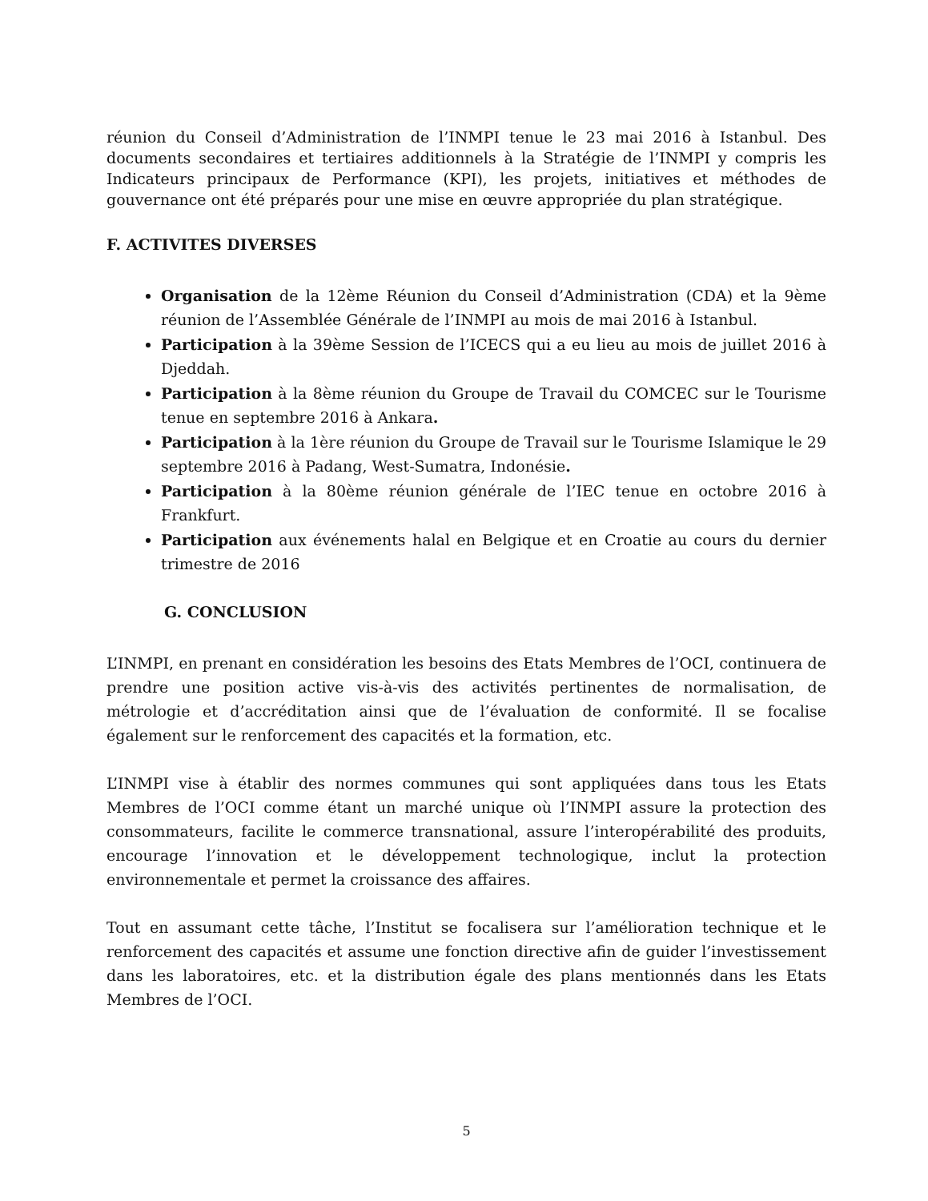réunion du Conseil d’Administration de l’INMPI tenue le 23 mai 2016 à Istanbul. Des documents secondaires et tertiaires additionnels à la Stratégie de l’INMPI y compris les Indicateurs principaux de Performance (KPI), les projets, initiatives et méthodes de gouvernance ont été préparés pour une mise en œuvre appropriée du plan stratégique.
F. ACTIVITES DIVERSES
Organisation de la 12ème Réunion du Conseil d’Administration (CDA) et la 9ème réunion de l’Assemblée Générale de l’INMPI au mois de mai 2016 à Istanbul.
Participation à la 39ème Session de l’ICECS qui a eu lieu au mois de juillet 2016 à Djeddah.
Participation à la 8ème réunion du Groupe de Travail du COMCEC sur le Tourisme tenue en septembre 2016 à Ankara.
Participation à la 1ère réunion du Groupe de Travail sur le Tourisme Islamique le 29 septembre 2016 à Padang, West-Sumatra, Indonésie.
Participation à la 80ème réunion générale de l’IEC tenue en octobre 2016 à Frankfurt.
Participation aux événements halal en Belgique et en Croatie au cours du dernier trimestre de 2016
G. CONCLUSION
L’INMPI, en prenant en considération les besoins des Etats Membres de l’OCI, continuera de prendre une position active vis-à-vis des activités pertinentes de normalisation, de métrologie et d’accréditation ainsi que de l’évaluation de conformité. Il se focalise également sur le renforcement des capacités et la formation, etc.
L’INMPI vise à établir des normes communes qui sont appliquées dans tous les Etats Membres de l’OCI comme étant un marché unique où l’INMPI assure la protection des consommateurs, facilite le commerce transnational, assure l’interopérabilité des produits, encourage l’innovation et le développement technologique, inclut la protection environnementale et permet la croissance des affaires.
Tout en assumant cette tâche, l’Institut se focalisera sur l’amélioration technique et le renforcement des capacités et assume une fonction directive afin de guider l’investissement dans les laboratoires, etc. et la distribution égale des plans mentionnés dans les Etats Membres de l’OCI.
5